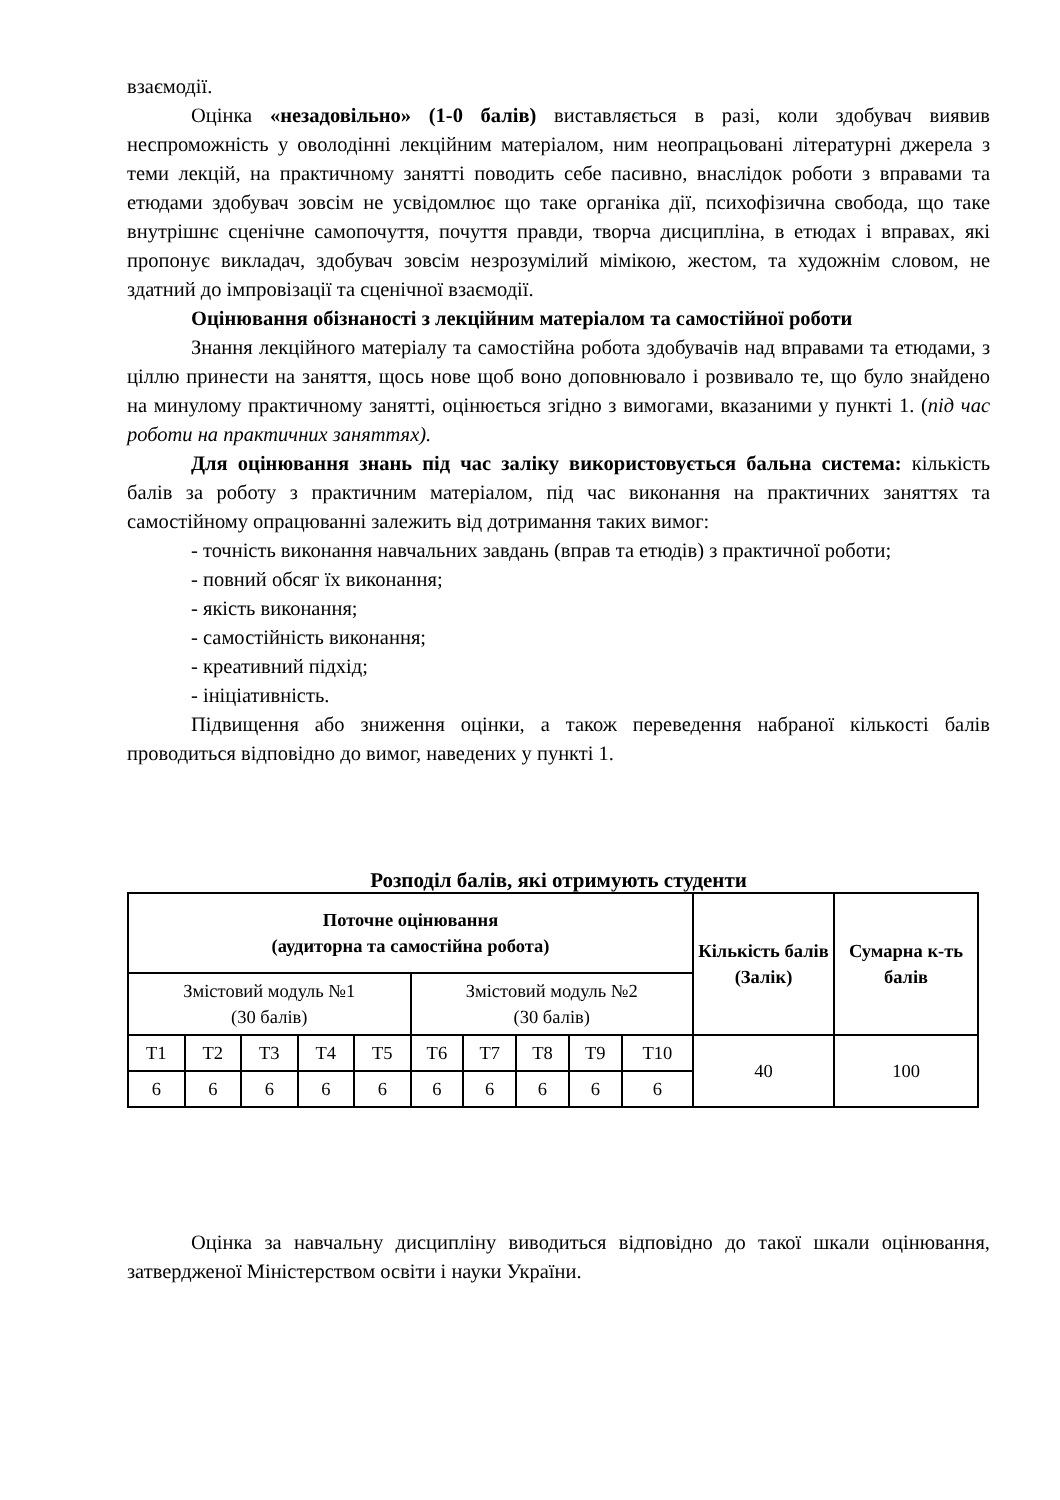взаємодії.
Оцінка «незадовільно» (1-0 балів) виставляється в разі, коли здобувач виявив неспроможність у оволодінні лекційним матеріалом, ним неопрацьовані літературні джерела з теми лекцій, на практичному занятті поводить себе пасивно, внаслідок роботи з вправами та етюдами здобувач зовсім не усвідомлює що таке органіка дії, психофізична свобода, що таке внутрішнє сценічне самопочуття, почуття правди, творча дисципліна, в етюдах і вправах, які пропонує викладач, здобувач зовсім незрозумілий мімікою, жестом, та художнім словом, не здатний до імпровізації та сценічної взаємодії.
Оцінювання обізнаності з лекційним матеріалом та самостійної роботи
Знання лекційного матеріалу та самостійна робота здобувачів над вправами та етюдами, з ціллю принести на заняття, щось нове щоб воно доповнювало і розвивало те, що було знайдено на минулому практичному занятті, оцінюється згідно з вимогами, вказаними у пункті 1. (під час роботи на практичних заняттях).
Для оцінювання знань під час заліку використовується бальна система: кількість балів за роботу з практичним матеріалом, під час виконання на практичних заняттях та самостійному опрацюванні залежить від дотримання таких вимог:
- точність виконання навчальних завдань (вправ та етюдів) з практичної роботи;
- повний обсяг їх виконання;
- якість виконання;
- самостійність виконання;
- креативний підхід;
- ініціативність.
Підвищення або зниження оцінки, а також переведення набраної кількості балів проводиться відповідно до вимог, наведених у пункті 1.
Розподіл балів, які отримують студенти
| Поточне оцінювання (аудиторна та самостійна робота) | | | | | | | | | | Кількість балів (Залік) | Сумарна к-ть балів |
| --- | --- | --- | --- | --- | --- | --- | --- | --- | --- | --- | --- |
| Змістовий модуль №1 (30 балів) | | | | | Змістовий модуль №2 (30 балів) | | | | | | |
| Т1 | Т2 | Т3 | Т4 | Т5 | Т6 | Т7 | Т8 | Т9 | Т10 | 40 | 100 |
| 6 | 6 | 6 | 6 | 6 | 6 | 6 | 6 | 6 | 6 | | |
Оцінка за навчальну дисципліну виводиться відповідно до такої шкали оцінювання, затвердженої Міністерством освіти і науки України.